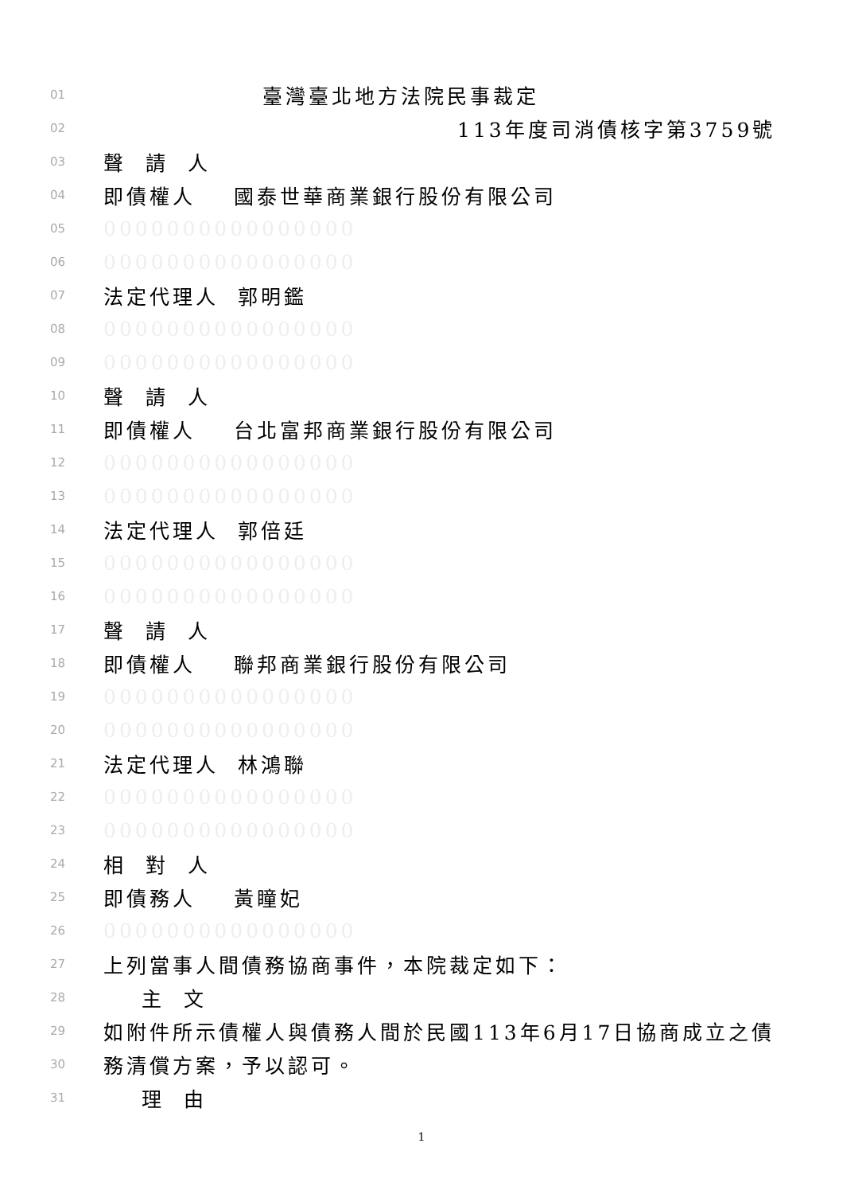01 臺灣臺北地方法院民事裁定
02 113年度司消債核字第3759號
03 聲 請 人
04 即債權人 國泰世華商業銀行股份有限公司
05 0000000000000000
06 0000000000000000
07 法定代理人 郭明鑑
08 0000000000000000
09 0000000000000000
10 聲 請 人
11 即債權人 台北富邦商業銀行股份有限公司
12 0000000000000000
13 0000000000000000
14 法定代理人 郭倍廷
15 0000000000000000
16 0000000000000000
17 聲 請 人
18 即債權人 聯邦商業銀行股份有限公司
19 0000000000000000
20 0000000000000000
21 法定代理人 林鴻聯
22 0000000000000000
23 0000000000000000
24 相 對 人
25 即債務人 黃瞳妃
26 0000000000000000
27 上列當事人間債務協商事件，本院裁定如下：
28 主 文
29 如附件所示債權人與債務人間於民國113年6月17日協商成立之債
30 務清償方案，予以認可。
31 理 由
1